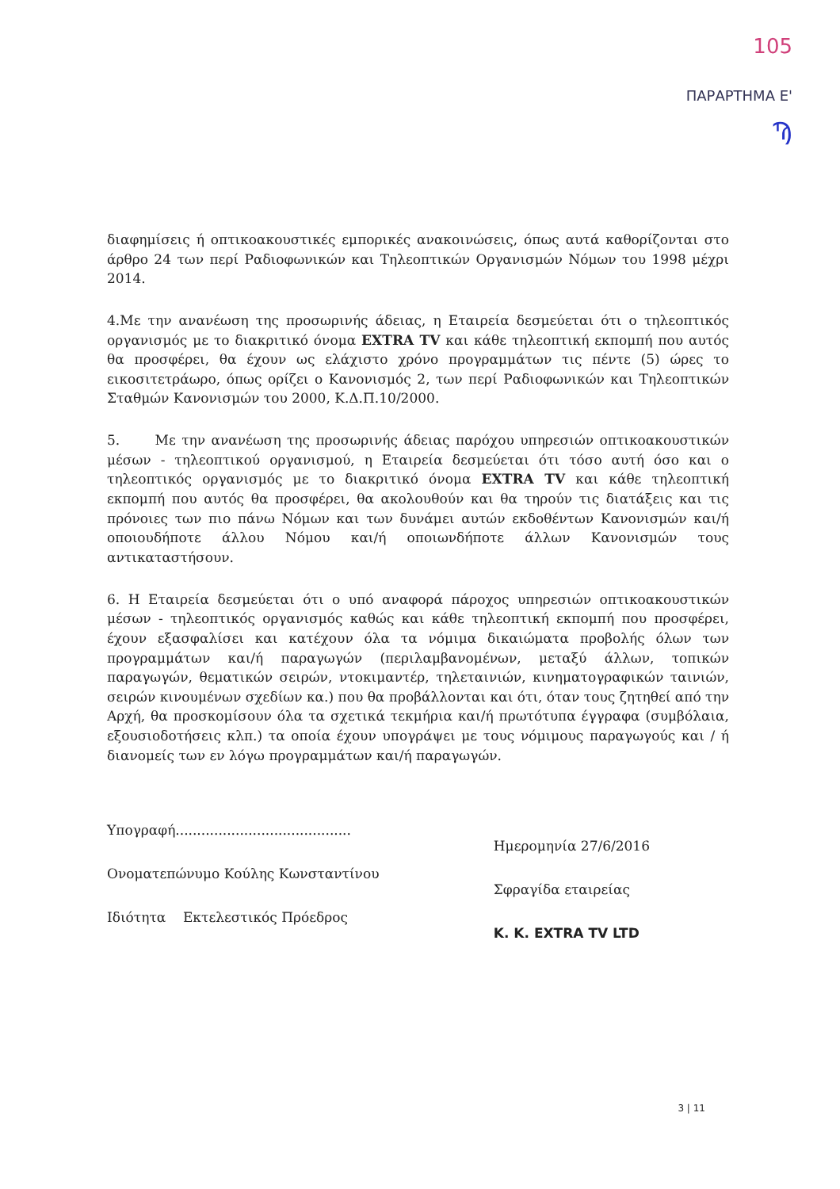105
ΠΑΡΑΡΤΗΜΑ Ε'
Ϡ
διαφημίσεις ή οπτικοακουστικές εμπορικές ανακοινώσεις, όπως αυτά καθορίζονται στο άρθρο 24 των περί Ραδιοφωνικών και Τηλεοπτικών Οργανισμών Νόμων του 1998 μέχρι 2014.
4.Με την ανανέωση της προσωρινής άδειας, η Εταιρεία δεσμεύεται ότι ο τηλεοπτικός οργανισμός με το διακριτικό όνομα EXTRA TV και κάθε τηλεοπτική εκπομπή που αυτός θα προσφέρει, θα έχουν ως ελάχιστο χρόνο προγραμμάτων τις πέντε (5) ώρες το εικοσιτετράωρο, όπως ορίζει ο Κανονισμός 2, των περί Ραδιοφωνικών και Τηλεοπτικών Σταθμών Κανονισμών του 2000, Κ.Δ.Π.10/2000.
5. Με την ανανέωση της προσωρινής άδειας παρόχου υπηρεσιών οπτικοακουστικών μέσων - τηλεοπτικού οργανισμού, η Εταιρεία δεσμεύεται ότι τόσο αυτή όσο και ο τηλεοπτικός οργανισμός με το διακριτικό όνομα EXTRA TV και κάθε τηλεοπτική εκπομπή που αυτός θα προσφέρει, θα ακολουθούν και θα τηρούν τις διατάξεις και τις πρόνοιες των πιο πάνω Νόμων και των δυνάμει αυτών εκδοθέντων Κανονισμών και/ή οποιουδήποτε άλλου Νόμου και/ή οποιωνδήποτε άλλων Κανονισμών τους αντικαταστήσουν.
6. Η Εταιρεία δεσμεύεται ότι ο υπό αναφορά πάροχος υπηρεσιών οπτικοακουστικών μέσων - τηλεοπτικός οργανισμός καθώς και κάθε τηλεοπτική εκπομπή που προσφέρει, έχουν εξασφαλίσει και κατέχουν όλα τα νόμιμα δικαιώματα προβολής όλων των προγραμμάτων και/ή παραγωγών (περιλαμβανομένων, μεταξύ άλλων, τοπικών παραγωγών, θεματικών σειρών, ντοκιμαντέρ, τηλεταινιών, κινηματογραφικών ταινιών, σειρών κινουμένων σχεδίων κα.) που θα προβάλλονται και ότι, όταν τους ζητηθεί από την Αρχή, θα προσκομίσουν όλα τα σχετικά τεκμήρια και/ή πρωτότυπα έγγραφα (συμβόλαια, εξουσιοδοτήσεις κλπ.) τα οποία έχουν υπογράψει με τους νόμιμους παραγωγούς και / ή διανομείς των εν λόγω προγραμμάτων και/ή παραγωγών.
Υπογραφή.........................................
Ονοματεπώνυμο Κούλης Κωνσταντίνου
Ιδιότητα Εκτελεστικός Πρόεδρος
Ημερομηνία 27/6/2016
Σφραγίδα εταιρείας
K. K. EXTRA TV LTD
3 | 11